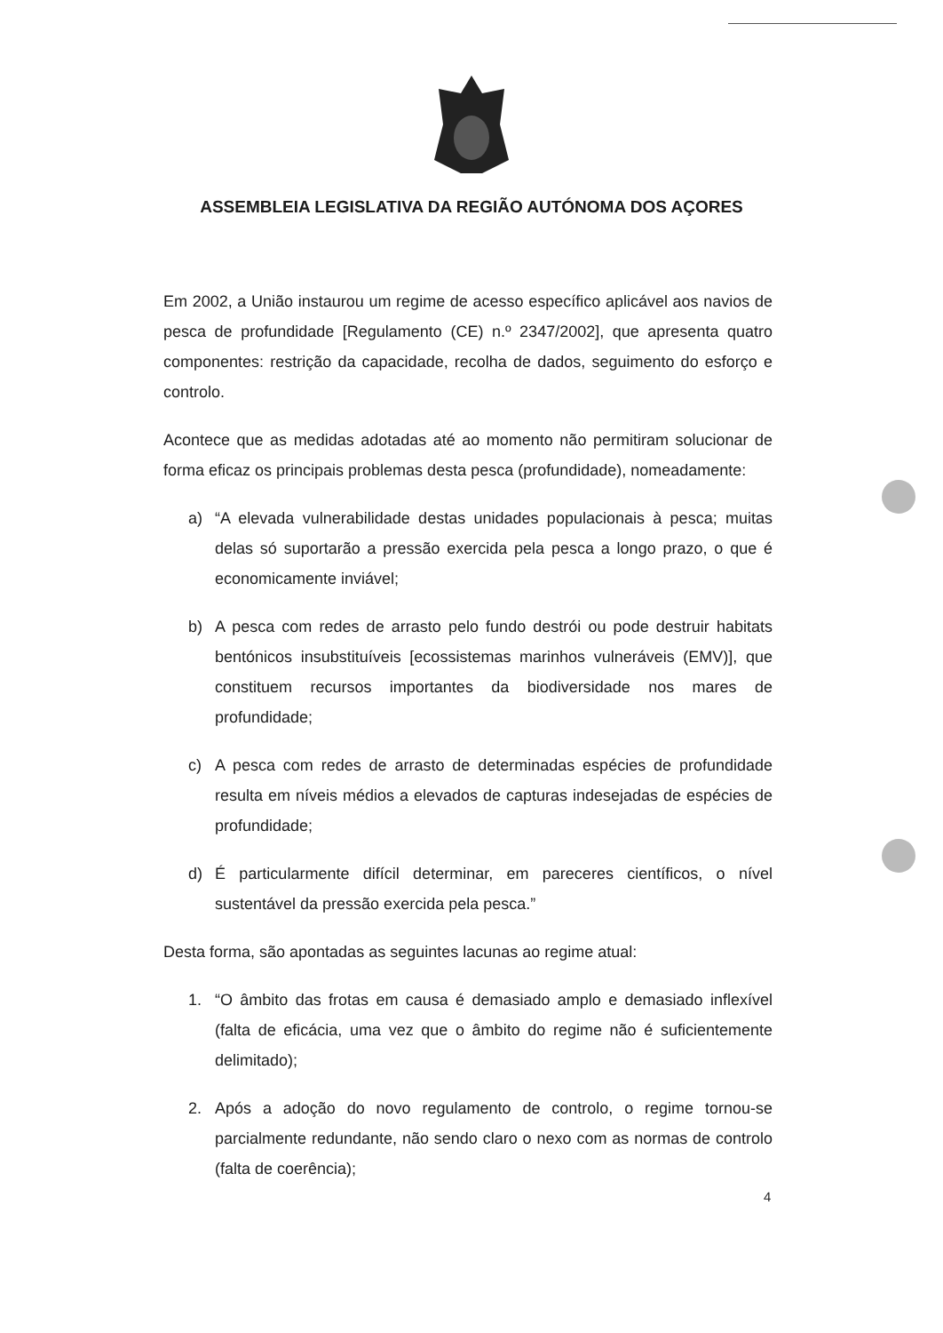ASSEMBLEIA LEGISLATIVA DA REGIÃO AUTÓNOMA DOS AÇORES
Em 2002, a União instaurou um regime de acesso específico aplicável aos navios de pesca de profundidade [Regulamento (CE) n.º 2347/2002], que apresenta quatro componentes: restrição da capacidade, recolha de dados, seguimento do esforço e controlo.
Acontece que as medidas adotadas até ao momento não permitiram solucionar de forma eficaz os principais problemas desta pesca (profundidade), nomeadamente:
a) “A elevada vulnerabilidade destas unidades populacionais à pesca; muitas delas só suportarão a pressão exercida pela pesca a longo prazo, o que é economicamente inviável;
b) A pesca com redes de arrasto pelo fundo destrói ou pode destruir habitats bentónicos insubstituíveis [ecossistemas marinhos vulneráveis (EMV)], que constituem recursos importantes da biodiversidade nos mares de profundidade;
c) A pesca com redes de arrasto de determinadas espécies de profundidade resulta em níveis médios a elevados de capturas indesejadas de espécies de profundidade;
d) É particularmente difícil determinar, em pareceres científicos, o nível sustentável da pressão exercida pela pesca.”
Desta forma, são apontadas as seguintes lacunas ao regime atual:
1. “O âmbito das frotas em causa é demasiado amplo e demasiado inflexível (falta de eficácia, uma vez que o âmbito do regime não é suficientemente delimitado);
2. Após a adoção do novo regulamento de controlo, o regime tornou-se parcialmente redundante, não sendo claro o nexo com as normas de controlo (falta de coerência);
4